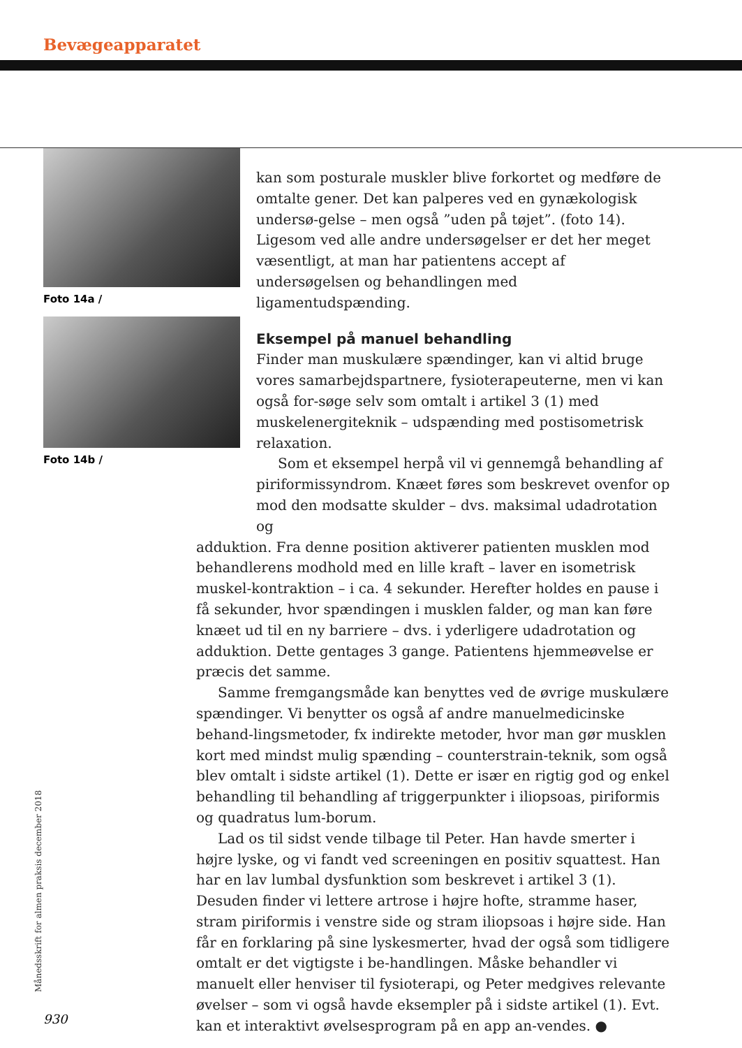Bevægeapparatet
Foto 14a /
Foto 14b /
kan som posturale muskler blive forkortet og medføre de omtalte gener. Det kan palperes ved en gynækologisk undersø-gelse – men også ”uden på tøjet”. (foto 14). Ligesom ved alle andre undersøgelser er det her meget væsentligt, at man har patientens accept af undersøgelsen og behandlingen med ligamentudspænding.
Eksempel på manuel behandling
Finder man muskulære spændinger, kan vi altid bruge vores samarbejdspartnere, fysioterapeuterne, men vi kan også for-søge selv som omtalt i artikel 3 (1) med muskelenergiteknik – udspænding med postisometrisk relaxation.
Som et eksempel herpå vil vi gennemgå behandling af piriformissyndrom. Knæet føres som beskrevet ovenfor op mod den modsatte skulder – dvs. maksimal udadrotation og
adduktion. Fra denne position aktiverer patienten musklen mod behandlerens modhold med en lille kraft – laver en isometrisk muskel-kontraktion – i ca. 4 sekunder. Herefter holdes en pause i få sekunder, hvor spændingen i musklen falder, og man kan føre knæet ud til en ny barriere – dvs. i yderligere udadrotation og adduktion. Dette gentages 3 gange. Patientens hjemmeøvelse er præcis det samme.
Samme fremgangsmåde kan benyttes ved de øvrige muskulære spændinger. Vi benytter os også af andre manuelmedicinske behand-lingsmetoder, fx indirekte metoder, hvor man gør musklen kort med mindst mulig spænding – counterstrain-teknik, som også blev omtalt i sidste artikel (1). Dette er især en rigtig god og enkel behandling til behandling af triggerpunkter i iliopsoas, piriformis og quadratus lum-borum.
Lad os til sidst vende tilbage til Peter. Han havde smerter i højre lyske, og vi fandt ved screeningen en positiv squattest. Han har en lav lumbal dysfunktion som beskrevet i artikel 3 (1). Desuden finder vi lettere artrose i højre hofte, stramme haser, stram piriformis i venstre side og stram iliopsoas i højre side. Han får en forklaring på sine lyskesmerter, hvad der også som tidligere omtalt er det vigtigste i be-handlingen. Måske behandler vi manuelt eller henviser til fysioterapi, og Peter medgives relevante øvelser – som vi også havde eksempler på i sidste artikel (1). Evt. kan et interaktivt øvelsesprogram på en app an-vendes. ●
Månedsskrift for almen praksis december 2018
930